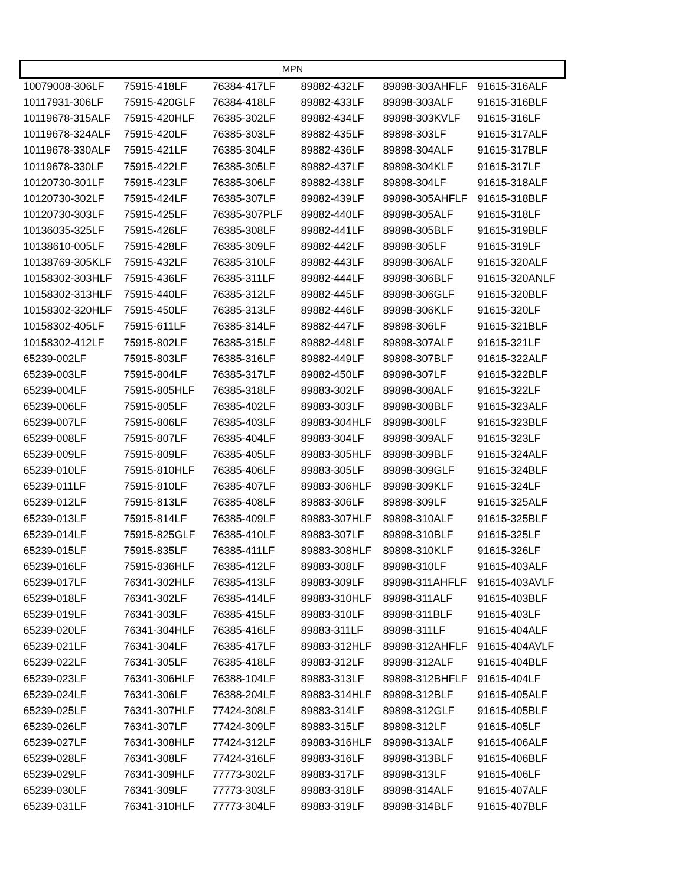| MPN | | | | | |
| --- | --- | --- | --- | --- | --- |
| 10079008-306LF | 75915-418LF | 76384-417LF | 89882-432LF | 89898-303AHFLF | 91615-316ALF |
| 10117931-306LF | 75915-420GLF | 76384-418LF | 89882-433LF | 89898-303ALF | 91615-316BLF |
| 10119678-315ALF | 75915-420HLF | 76385-302LF | 89882-434LF | 89898-303KVLF | 91615-316LF |
| 10119678-324ALF | 75915-420LF | 76385-303LF | 89882-435LF | 89898-303LF | 91615-317ALF |
| 10119678-330ALF | 75915-421LF | 76385-304LF | 89882-436LF | 89898-304ALF | 91615-317BLF |
| 10119678-330LF | 75915-422LF | 76385-305LF | 89882-437LF | 89898-304KLF | 91615-317LF |
| 10120730-301LF | 75915-423LF | 76385-306LF | 89882-438LF | 89898-304LF | 91615-318ALF |
| 10120730-302LF | 75915-424LF | 76385-307LF | 89882-439LF | 89898-305AHFLF | 91615-318BLF |
| 10120730-303LF | 75915-425LF | 76385-307PLF | 89882-440LF | 89898-305ALF | 91615-318LF |
| 10136035-325LF | 75915-426LF | 76385-308LF | 89882-441LF | 89898-305BLF | 91615-319BLF |
| 10138610-005LF | 75915-428LF | 76385-309LF | 89882-442LF | 89898-305LF | 91615-319LF |
| 10138769-305KLF | 75915-432LF | 76385-310LF | 89882-443LF | 89898-306ALF | 91615-320ALF |
| 10158302-303HLF | 75915-436LF | 76385-311LF | 89882-444LF | 89898-306BLF | 91615-320ANLF |
| 10158302-313HLF | 75915-440LF | 76385-312LF | 89882-445LF | 89898-306GLF | 91615-320BLF |
| 10158302-320HLF | 75915-450LF | 76385-313LF | 89882-446LF | 89898-306KLF | 91615-320LF |
| 10158302-405LF | 75915-611LF | 76385-314LF | 89882-447LF | 89898-306LF | 91615-321BLF |
| 10158302-412LF | 75915-802LF | 76385-315LF | 89882-448LF | 89898-307ALF | 91615-321LF |
| 65239-002LF | 75915-803LF | 76385-316LF | 89882-449LF | 89898-307BLF | 91615-322ALF |
| 65239-003LF | 75915-804LF | 76385-317LF | 89882-450LF | 89898-307LF | 91615-322BLF |
| 65239-004LF | 75915-805HLF | 76385-318LF | 89883-302LF | 89898-308ALF | 91615-322LF |
| 65239-006LF | 75915-805LF | 76385-402LF | 89883-303LF | 89898-308BLF | 91615-323ALF |
| 65239-007LF | 75915-806LF | 76385-403LF | 89883-304HLF | 89898-308LF | 91615-323BLF |
| 65239-008LF | 75915-807LF | 76385-404LF | 89883-304LF | 89898-309ALF | 91615-323LF |
| 65239-009LF | 75915-809LF | 76385-405LF | 89883-305HLF | 89898-309BLF | 91615-324ALF |
| 65239-010LF | 75915-810HLF | 76385-406LF | 89883-305LF | 89898-309GLF | 91615-324BLF |
| 65239-011LF | 75915-810LF | 76385-407LF | 89883-306HLF | 89898-309KLF | 91615-324LF |
| 65239-012LF | 75915-813LF | 76385-408LF | 89883-306LF | 89898-309LF | 91615-325ALF |
| 65239-013LF | 75915-814LF | 76385-409LF | 89883-307HLF | 89898-310ALF | 91615-325BLF |
| 65239-014LF | 75915-825GLF | 76385-410LF | 89883-307LF | 89898-310BLF | 91615-325LF |
| 65239-015LF | 75915-835LF | 76385-411LF | 89883-308HLF | 89898-310KLF | 91615-326LF |
| 65239-016LF | 75915-836HLF | 76385-412LF | 89883-308LF | 89898-310LF | 91615-403ALF |
| 65239-017LF | 76341-302HLF | 76385-413LF | 89883-309LF | 89898-311AHFLF | 91615-403AVLF |
| 65239-018LF | 76341-302LF | 76385-414LF | 89883-310HLF | 89898-311ALF | 91615-403BLF |
| 65239-019LF | 76341-303LF | 76385-415LF | 89883-310LF | 89898-311BLF | 91615-403LF |
| 65239-020LF | 76341-304HLF | 76385-416LF | 89883-311LF | 89898-311LF | 91615-404ALF |
| 65239-021LF | 76341-304LF | 76385-417LF | 89883-312HLF | 89898-312AHFLF | 91615-404AVLF |
| 65239-022LF | 76341-305LF | 76385-418LF | 89883-312LF | 89898-312ALF | 91615-404BLF |
| 65239-023LF | 76341-306HLF | 76388-104LF | 89883-313LF | 89898-312BHFLF | 91615-404LF |
| 65239-024LF | 76341-306LF | 76388-204LF | 89883-314HLF | 89898-312BLF | 91615-405ALF |
| 65239-025LF | 76341-307HLF | 77424-308LF | 89883-314LF | 89898-312GLF | 91615-405BLF |
| 65239-026LF | 76341-307LF | 77424-309LF | 89883-315LF | 89898-312LF | 91615-405LF |
| 65239-027LF | 76341-308HLF | 77424-312LF | 89883-316HLF | 89898-313ALF | 91615-406ALF |
| 65239-028LF | 76341-308LF | 77424-316LF | 89883-316LF | 89898-313BLF | 91615-406BLF |
| 65239-029LF | 76341-309HLF | 77773-302LF | 89883-317LF | 89898-313LF | 91615-406LF |
| 65239-030LF | 76341-309LF | 77773-303LF | 89883-318LF | 89898-314ALF | 91615-407ALF |
| 65239-031LF | 76341-310HLF | 77773-304LF | 89883-319LF | 89898-314BLF | 91615-407BLF |